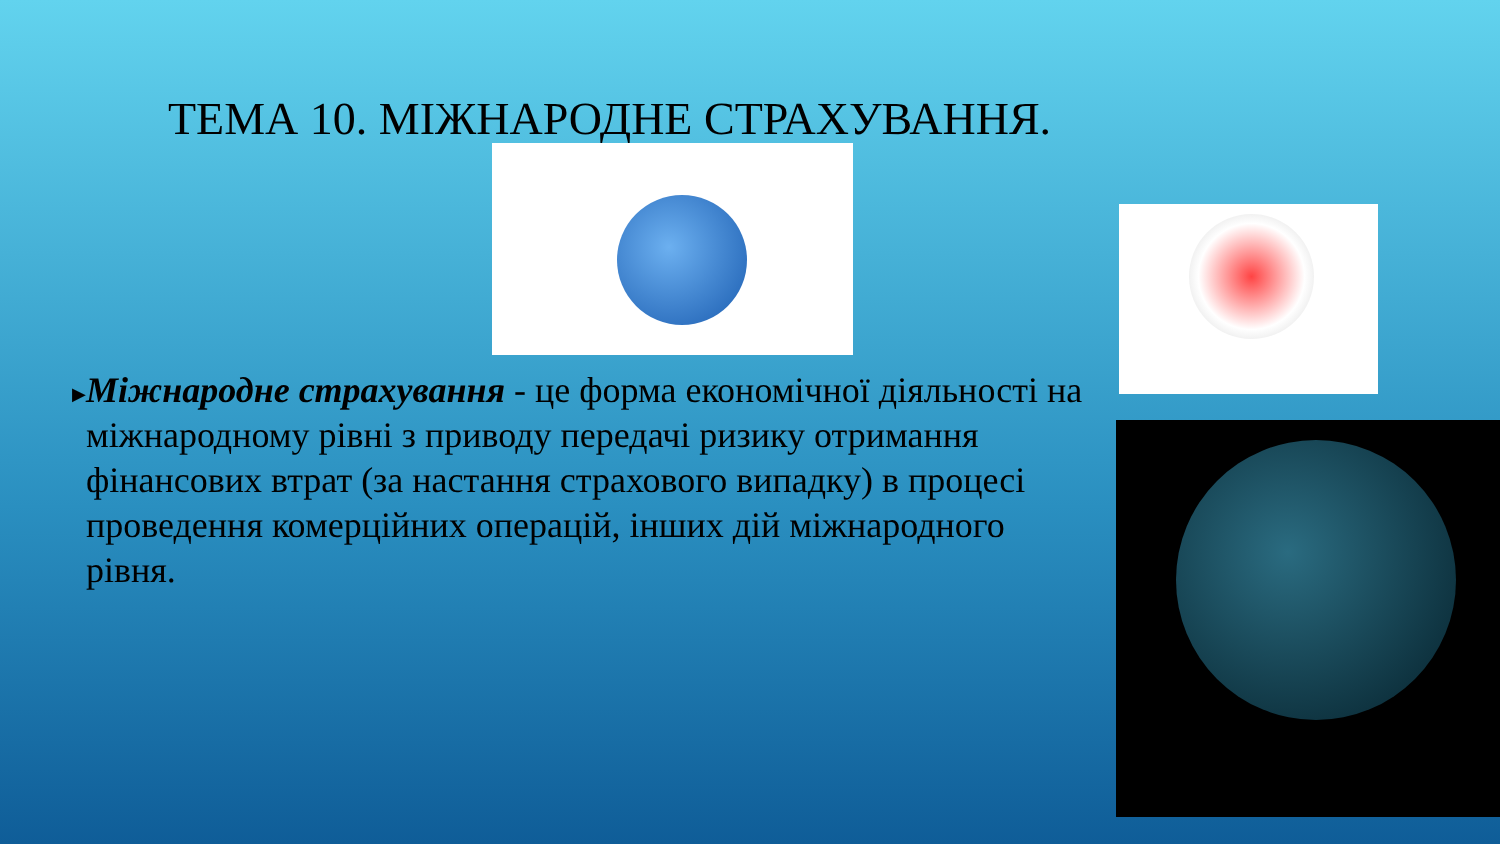ТЕМА 10. МІЖНАРОДНЕ СТРАХУВАННЯ.
▶
Міжнародне страхування - це форма економічної діяльності на міжнародному рівні з приводу передачі ризику отримання фінансових втрат (за настання страхового випадку) в процесі проведення комерційних операцій, інших дій міжнародного рівня.